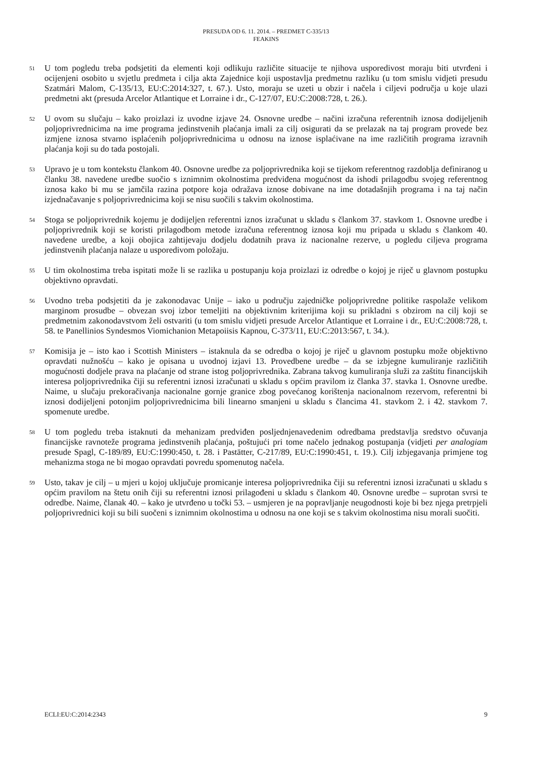PRESUDA OD 6. 11. 2014. – PREDMET C-335/13
FEAKINS
51
U tom pogledu treba podsjetiti da elementi koji odlikuju različite situacije te njihova usporedivost moraju biti utvrđeni i ocijenjeni osobito u svjetlu predmeta i cilja akta Zajednice koji uspostavlja predmetnu razliku (u tom smislu vidjeti presudu Szatmári Malom, C-135/13, EU:C:2014:327, t. 67.). Usto, moraju se uzeti u obzir i načela i ciljevi područja u koje ulazi predmetni akt (presuda Arcelor Atlantique et Lorraine i dr., C-127/07, EU:C:2008:728, t. 26.).
52
U ovom su slučaju – kako proizlazi iz uvodne izjave 24. Osnovne uredbe – načini izračuna referentnih iznosa dodijeljenih poljoprivrednicima na ime programa jedinstvenih plaćanja imali za cilj osigurati da se prelazak na taj program provede bez izmjene iznosa stvarno isplaćenih poljoprivrednicima u odnosu na iznose isplaćivane na ime različitih programa izravnih plaćanja koji su do tada postojali.
53
Upravo je u tom kontekstu člankom 40. Osnovne uredbe za poljoprivrednika koji se tijekom referentnog razdoblja definiranog u članku 38. navedene uredbe suočio s iznimnim okolnostima predviđena mogućnost da ishodi prilagodbu svojeg referentnog iznosa kako bi mu se jamčila razina potpore koja odražava iznose dobivane na ime dotadašnjih programa i na taj način izjednačavanje s poljoprivrednicima koji se nisu suočili s takvim okolnostima.
54
Stoga se poljoprivrednik kojemu je dodijeljen referentni iznos izračunat u skladu s člankom 37. stavkom 1. Osnovne uredbe i poljoprivrednik koji se koristi prilagodbom metode izračuna referentnog iznosa koji mu pripada u skladu s člankom 40. navedene uredbe, a koji obojica zahtijevaju dodjelu dodatnih prava iz nacionalne rezerve, u pogledu ciljeva programa jedinstvenih plaćanja nalaze u usporedivom položaju.
55
U tim okolnostima treba ispitati može li se razlika u postupanju koja proizlazi iz odredbe o kojoj je riječ u glavnom postupku objektivno opravdati.
56
Uvodno treba podsjetiti da je zakonodavac Unije – iako u području zajedničke poljoprivredne politike raspolaže velikom marginom prosudbe – obvezan svoj izbor temeljiti na objektivnim kriterijima koji su prikladni s obzirom na cilj koji se predmetnim zakonodavstvom želi ostvariti (u tom smislu vidjeti presude Arcelor Atlantique et Lorraine i dr., EU:C:2008:728, t. 58. te Panellinios Syndesmos Viomichanion Metapoiisis Kapnou, C-373/11, EU:C:2013:567, t. 34.).
57
Komisija je – isto kao i Scottish Ministers – istaknula da se odredba o kojoj je riječ u glavnom postupku može objektivno opravdati nužnošću – kako je opisana u uvodnoj izjavi 13. Provedbene uredbe – da se izbjegne kumuliranje različitih mogućnosti dodjele prava na plaćanje od strane istog poljoprivrednika. Zabrana takvog kumuliranja služi za zaštitu financijskih interesa poljoprivrednika čiji su referentni iznosi izračunati u skladu s općim pravilom iz članka 37. stavka 1. Osnovne uredbe. Naime, u slučaju prekoračivanja nacionalne gornje granice zbog povećanog korištenja nacionalnom rezervom, referentni bi iznosi dodijeljeni potonjim poljoprivrednicima bili linearno smanjeni u skladu s člancima 41. stavkom 2. i 42. stavkom 7. spomenute uredbe.
58
U tom pogledu treba istaknuti da mehanizam predviđen posljednjenavedenim odredbama predstavlja sredstvo očuvanja financijske ravnoteže programa jedinstvenih plaćanja, poštujući pri tome načelo jednakog postupanja (vidjeti per analogiam presude Spagl, C-189/89, EU:C:1990:450, t. 28. i Pastätter, C-217/89, EU:C:1990:451, t. 19.). Cilj izbjegavanja primjene tog mehanizma stoga ne bi mogao opravdati povredu spomenutog načela.
59
Usto, takav je cilj – u mjeri u kojoj uključuje promicanje interesa poljoprivrednika čiji su referentni iznosi izračunati u skladu s općim pravilom na štetu onih čiji su referentni iznosi prilagođeni u skladu s člankom 40. Osnovne uredbe – suprotan svrsi te odredbe. Naime, članak 40. – kako je utvrđeno u točki 53. – usmjeren je na popravljanje neugodnosti koje bi bez njega pretrpjeli poljoprivrednici koji su bili suočeni s iznimnim okolnostima u odnosu na one koji se s takvim okolnostima nisu morali suočiti.
ECLI:EU:C:2014:2343 9